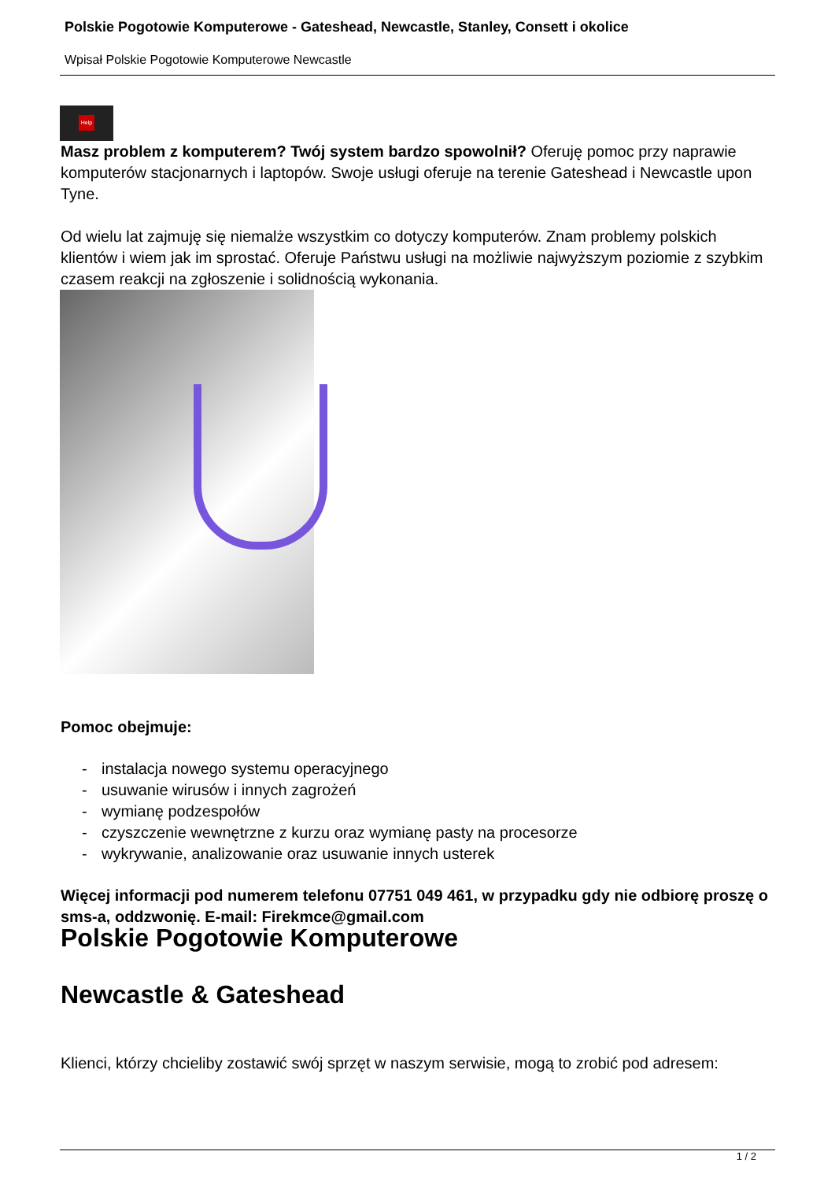Polskie Pogotowie Komputerowe - Gateshead, Newcastle, Stanley, Consett i okolice
Wpisał Polskie Pogotowie Komputerowe Newcastle
Help
Masz problem z komputerem? Twój system bardzo spowolnił? Oferuję pomoc przy naprawie komputerów stacjonarnych i laptopów. Swoje usługi oferuje na terenie Gateshead i Newcastle upon Tyne.
Od wielu lat zajmuję się niemalże wszystkim co dotyczy komputerów. Znam problemy polskich klientów i wiem jak im sprostać. Oferuje Państwu usługi na możliwie najwyższym poziomie z szybkim czasem reakcji na zgłoszenie i solidnością wykonania.
Pomoc obejmuje:
- instalacja nowego systemu operacyjnego
- usuwanie wirusów i innych zagrożeń
- wymianę podzespołów
- czyszczenie wewnętrzne z kurzu oraz wymianę pasty na procesorze
- wykrywanie, analizowanie oraz usuwanie innych usterek
Więcej informacji pod numerem telefonu 07751 049 461, w przypadku gdy nie odbiorę proszę o sms-a, oddzwonię. E-mail: Firekmce@gmail.com
Polskie Pogotowie Komputerowe
Newcastle & Gateshead
Klienci, którzy chcieliby zostawić swój sprzęt w naszym serwisie, mogą to zrobić pod adresem:
1 / 2